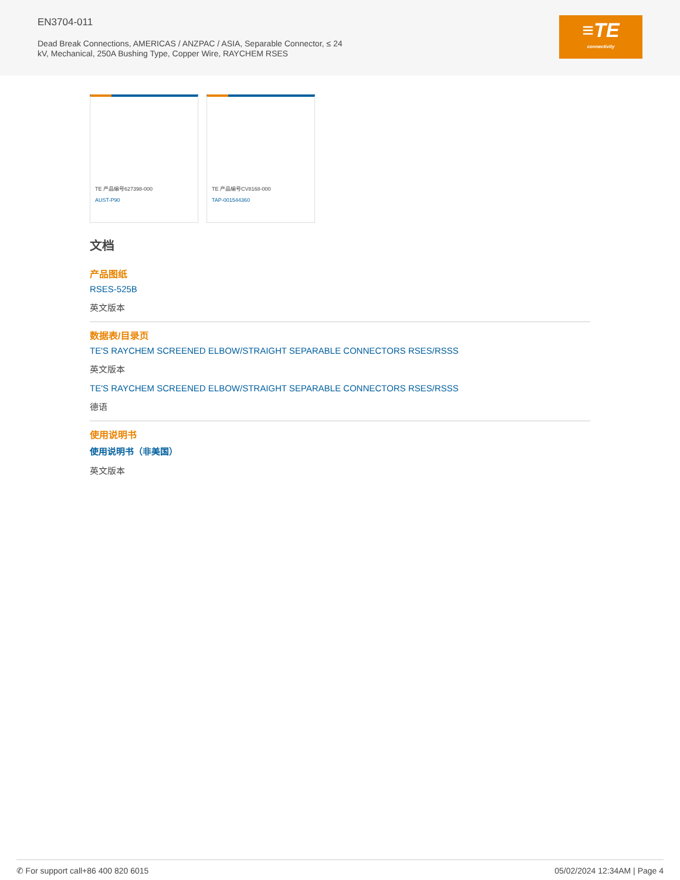EN3704-011
Dead Break Connections, AMERICAS / ANZPAC / ASIA, Separable Connector, ≤ 24 kV, Mechanical, 250A Bushing Type, Copper Wire, RAYCHEM RSES
≡TE
connectivity
TE 产品编号627398-000
AUST-P90
TE 产品编号CV8168-000
TAP-001544360
文档
产品图纸
RSES-525B
英文版本
数据表/目录页
TE'S RAYCHEM SCREENED ELBOW/STRAIGHT SEPARABLE CONNECTORS RSES/RSSS
英文版本
TE'S RAYCHEM SCREENED ELBOW/STRAIGHT SEPARABLE CONNECTORS RSES/RSSS
德语
使用说明书
使用说明书（非美国）
英文版本
✆ For support call+86 400 820 6015 05/02/2024 12:34AM | Page 4